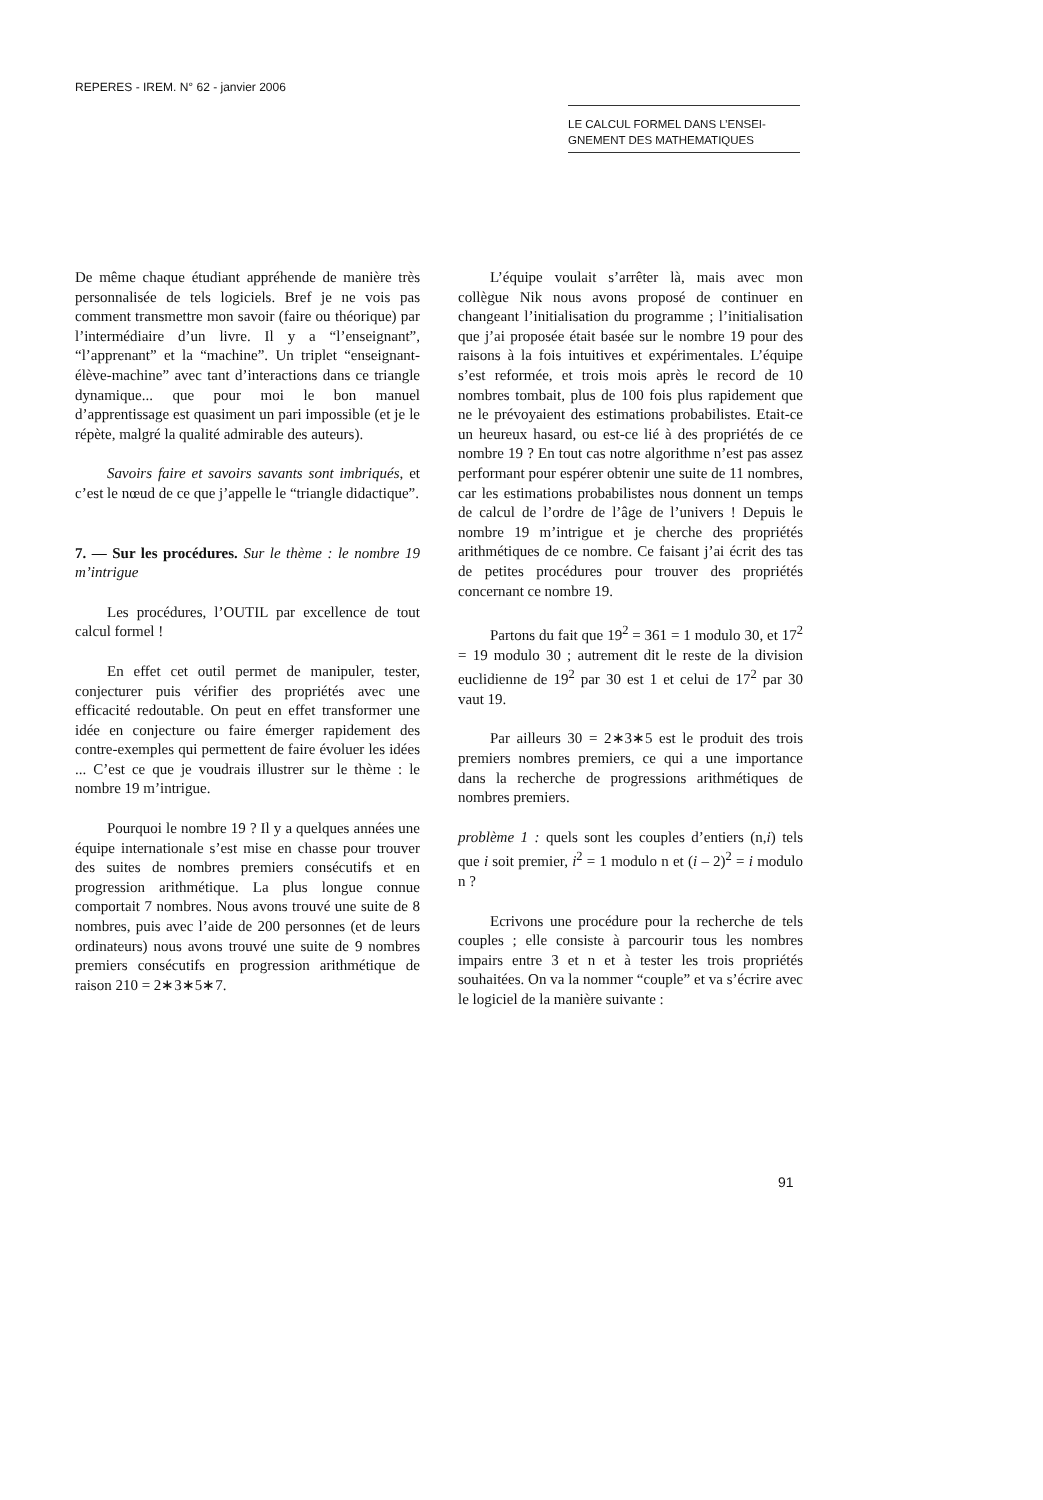REPERES - IREM. N° 62 - janvier 2006
LE CALCUL FORMEL DANS L’ENSEI-
GNEMENT DES MATHEMATIQUES
De même chaque étudiant appréhende de manière très personnalisée de tels logiciels. Bref je ne vois pas comment transmettre mon savoir (faire ou théorique) par l’intermédiaire d’un livre. Il y a “l’enseignant”, “l’apprenant” et la “machine”. Un triplet “enseignant-élève-machine” avec tant d’interactions dans ce triangle dynamique... que pour moi le bon manuel d’apprentissage est quasiment un pari impossible (et je le répète, malgré la qualité admirable des auteurs).
Savoirs faire et savoirs savants sont imbriqués, et c’est le nœud de ce que j’appelle le “triangle didactique”.
7. — Sur les procédures. Sur le thème : le nombre 19 m’intrigue
Les procédures, l’OUTIL par excellence de tout calcul formel !
En effet cet outil permet de manipuler, tester, conjecturer puis vérifier des propriétés avec une efficacité redoutable. On peut en effet transformer une idée en conjecture ou faire émerger rapidement des contre-exemples qui permettent de faire évoluer les idées ... C’est ce que je voudrais illustrer sur le thème : le nombre 19 m’intrigue.
Pourquoi le nombre 19 ? Il y a quelques années une équipe internationale s’est mise en chasse pour trouver des suites de nombres premiers consécutifs et en progression arithmétique. La plus longue connue comportait 7 nombres. Nous avons trouvé une suite de 8 nombres, puis avec l’aide de 200 personnes (et de leurs ordinateurs) nous avons trouvé une suite de 9 nombres premiers consécutifs en progression arithmétique de raison 210 = 2∗3∗5∗7.
L’équipe voulait s’arrêter là, mais avec mon collègue Nik nous avons proposé de continuer en changeant l’initialisation du programme ; l’initialisation que j’ai proposée était basée sur le nombre 19 pour des raisons à la fois intuitives et expérimentales. L’équipe s’est reformée, et trois mois après le record de 10 nombres tombait, plus de 100 fois plus rapidement que ne le prévoyaient des estimations probabilistes. Etait-ce un heureux hasard, ou est-ce lié à des propriétés de ce nombre 19 ? En tout cas notre algorithme n’est pas assez performant pour espérer obtenir une suite de 11 nombres, car les estimations probabilistes nous donnent un temps de calcul de l’ordre de l’âge de l’univers ! Depuis le nombre 19 m’intrigue et je cherche des propriétés arithmétiques de ce nombre. Ce faisant j’ai écrit des tas de petites procédures pour trouver des propriétés concernant ce nombre 19.
Partons du fait que 19<sup>2</sup> = 361 = 1 modulo 30, et 17<sup>2</sup> = 19 modulo 30 ; autrement dit le reste de la division euclidienne de 19<sup>2</sup> par 30 est 1 et celui de 17<sup>2</sup> par 30 vaut 19.
Par ailleurs 30 = 2∗3∗5 est le produit des trois premiers nombres premiers, ce qui a une importance dans la recherche de progressions arithmétiques de nombres premiers.
problème 1 : quels sont les couples d’entiers (n,i) tels que i soit premier, i<sup>2</sup> = 1 modulo n et (i – 2)<sup>2</sup> = i modulo n ?
Ecrivons une procédure pour la recherche de tels couples ; elle consiste à parcourir tous les nombres impairs entre 3 et n et à tester les trois propriétés souhaitées. On va la nommer “couple” et va s’écrire avec le logiciel de la manière suivante :
91